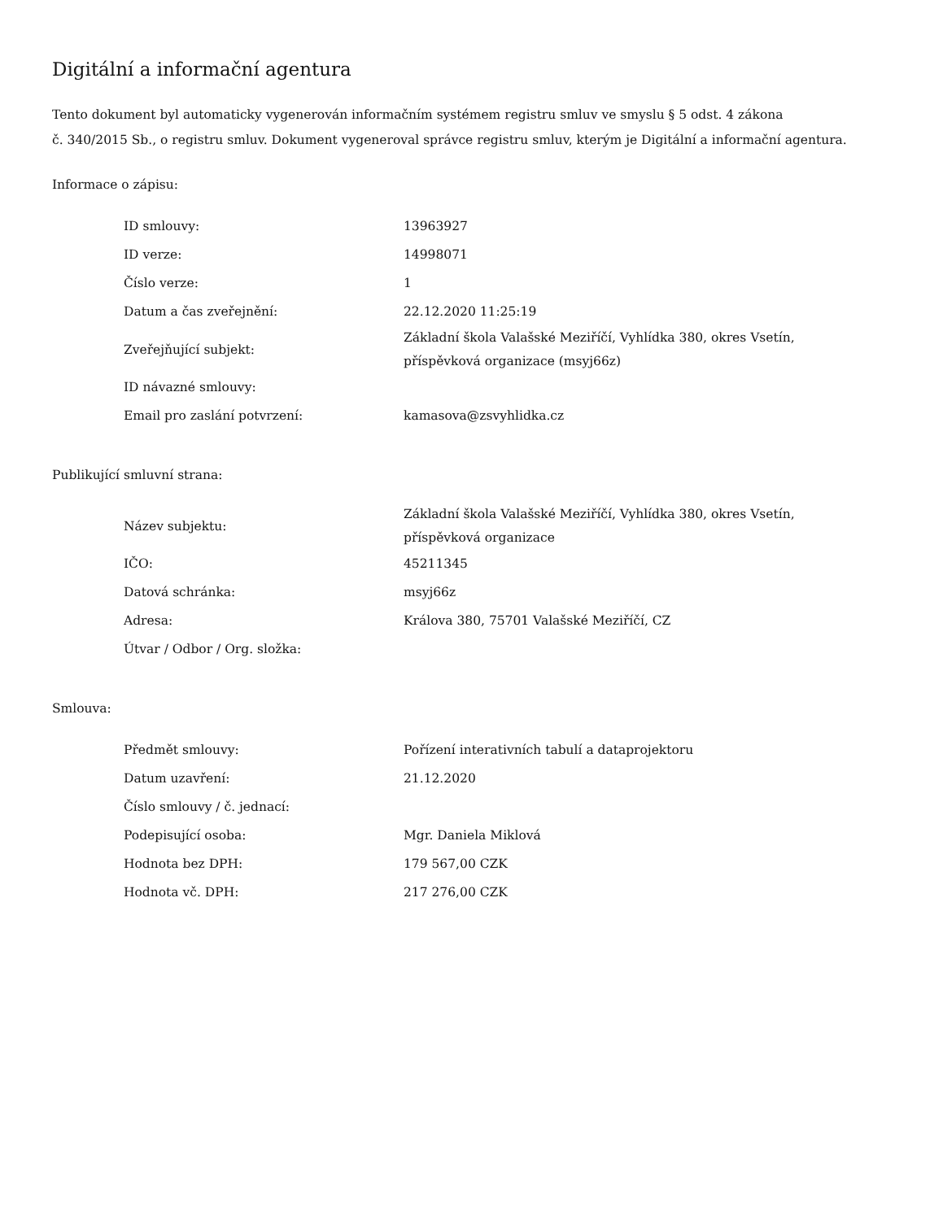Digitální a informační agentura
Tento dokument byl automaticky vygenerován informačním systémem registru smluv ve smyslu § 5 odst. 4 zákona
č. 340/2015 Sb., o registru smluv. Dokument vygeneroval správce registru smluv, kterým je Digitální a informační agentura.
Informace o zápisu:
| ID smlouvy: | 13963927 |
| ID verze: | 14998071 |
| Číslo verze: | 1 |
| Datum a čas zveřejnění: | 22.12.2020 11:25:19 |
| Zveřejňující subjekt: | Základní škola Valašské Meziříčí, Vyhlídka 380, okres Vsetín, příspěvková organizace (msyj66z) |
| ID návazné smlouvy: | |
| Email pro zaslání potvrzení: | kamasova@zsvyhlidka.cz |
Publikující smluvní strana:
| Název subjektu: | Základní škola Valašské Meziříčí, Vyhlídka 380, okres Vsetín, příspěvková organizace |
| IČO: | 45211345 |
| Datová schránka: | msyj66z |
| Adresa: | Králova 380, 75701 Valašské Meziříčí, CZ |
| Útvar / Odbor / Org. složka: | |
Smlouva:
| Předmět smlouvy: | Pořízení interativních tabulí a dataprojektoru |
| Datum uzavření: | 21.12.2020 |
| Číslo smlouvy / č. jednací: | |
| Podepisující osoba: | Mgr. Daniela Miklová |
| Hodnota bez DPH: | 179 567,00 CZK |
| Hodnota vč. DPH: | 217 276,00 CZK |